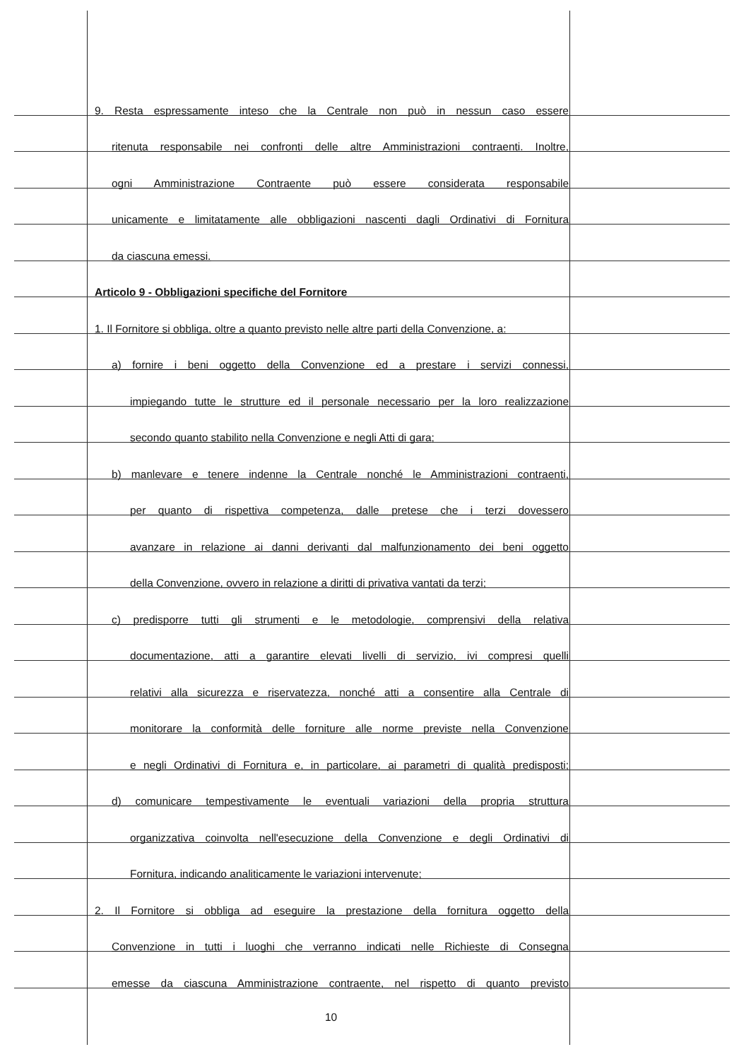9. Resta espressamente inteso che la Centrale non può in nessun caso essere
ritenuta responsabile nei confronti delle altre Amministrazioni contraenti. Inoltre,
ogni Amministrazione Contraente può essere considerata responsabile
unicamente e limitatamente alle obbligazioni nascenti dagli Ordinativi di Fornitura
da ciascuna emessi.
Articolo 9 - Obbligazioni specifiche del Fornitore
1. Il Fornitore si obbliga, oltre a quanto previsto nelle altre parti della Convenzione, a:
a) fornire i beni oggetto della Convenzione ed a prestare i servizi connessi,
impiegando tutte le strutture ed il personale necessario per la loro realizzazione
secondo quanto stabilito nella Convenzione e negli Atti di gara;
b) manlevare e tenere indenne la Centrale nonché le Amministrazioni contraenti,
per quanto di rispettiva competenza, dalle pretese che i terzi dovessero
avanzare in relazione ai danni derivanti dal malfunzionamento dei beni oggetto
della Convenzione, ovvero in relazione a diritti di privativa vantati da terzi;
c) predisporre tutti gli strumenti e le metodologie, comprensivi della relativa
documentazione, atti a garantire elevati livelli di servizio, ivi compresi quelli
relativi alla sicurezza e riservatezza, nonché atti a consentire alla Centrale di
monitorare la conformità delle forniture alle norme previste nella Convenzione
e negli Ordinativi di Fornitura e, in particolare, ai parametri di qualità predisposti;
d) comunicare tempestivamente le eventuali variazioni della propria struttura
organizzativa coinvolta nell'esecuzione della Convenzione e degli Ordinativi di
Fornitura, indicando analiticamente le variazioni intervenute;
2. Il Fornitore si obbliga ad eseguire la prestazione della fornitura oggetto della
Convenzione in tutti i luoghi che verranno indicati nelle Richieste di Consegna
emesse da ciascuna Amministrazione contraente, nel rispetto di quanto previsto
10